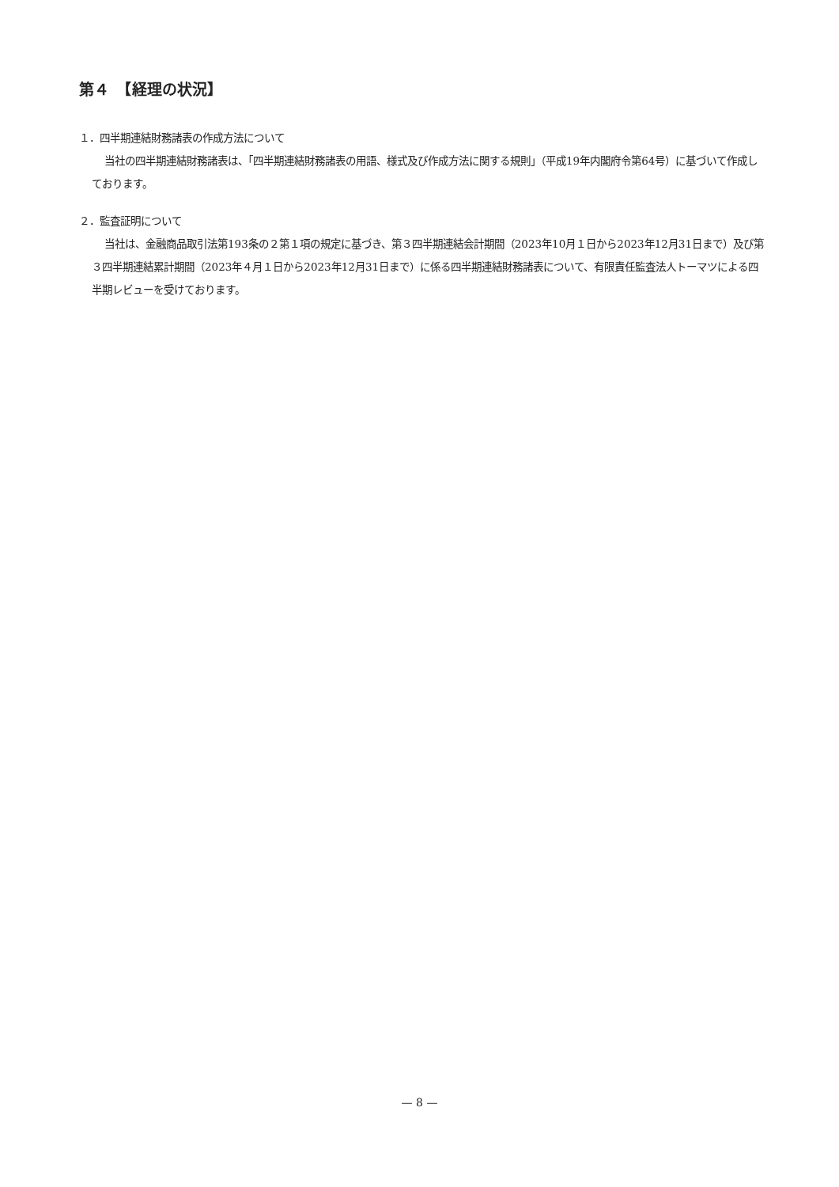第４　【経理の状況】
１．四半期連結財務諸表の作成方法について
当社の四半期連結財務諸表は、「四半期連結財務諸表の用語、様式及び作成方法に関する規則」（平成19年内閣府令第64号）に基づいて作成しております。
２．監査証明について
当社は、金融商品取引法第193条の２第１項の規定に基づき、第３四半期連結会計期間（2023年10月１日から2023年12月31日まで）及び第３四半期連結累計期間（2023年４月１日から2023年12月31日まで）に係る四半期連結財務諸表について、有限責任監査法人トーマツによる四半期レビューを受けております。
— 8 —